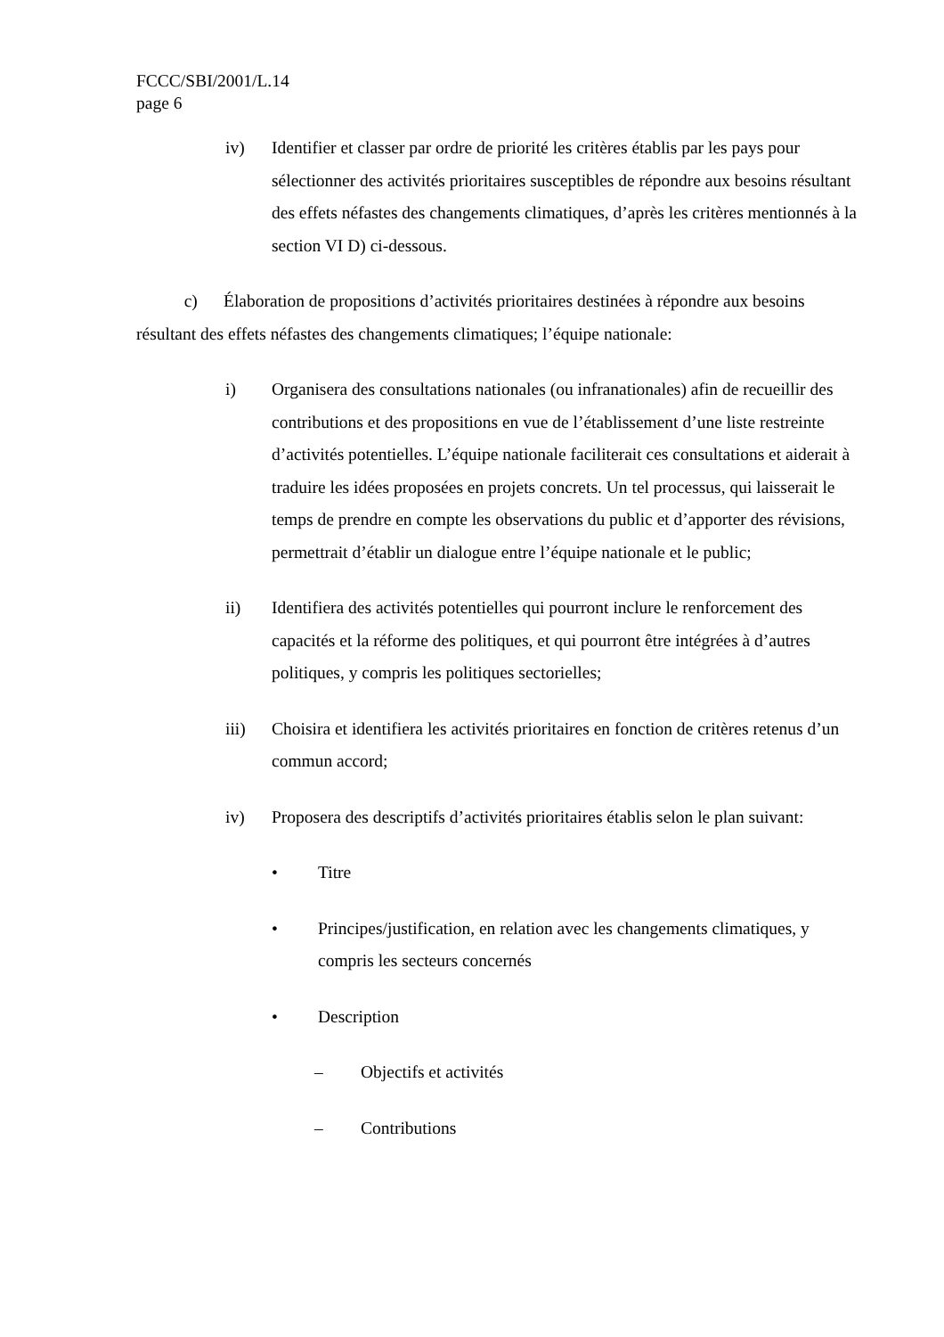FCCC/SBI/2001/L.14
page 6
iv) Identifier et classer par ordre de priorité les critères établis par les pays pour sélectionner des activités prioritaires susceptibles de répondre aux besoins résultant des effets néfastes des changements climatiques, d’après les critères mentionnés à la section VI D) ci-dessous.
c) Élaboration de propositions d’activités prioritaires destinées à répondre aux besoins résultant des effets néfastes des changements climatiques; l’équipe nationale:
i) Organisera des consultations nationales (ou infranationales) afin de recueillir des contributions et des propositions en vue de l’établissement d’une liste restreinte d’activités potentielles. L’équipe nationale faciliterait ces consultations et aiderait à traduire les idées proposées en projets concrets. Un tel processus, qui laisserait le temps de prendre en compte les observations du public et d’apporter des révisions, permettrait d’établir un dialogue entre l’équipe nationale et le public;
ii) Identifiera des activités potentielles qui pourront inclure le renforcement des capacités et la réforme des politiques, et qui pourront être intégrées à d’autres politiques, y compris les politiques sectorielles;
iii) Choisira et identifiera les activités prioritaires en fonction de critères retenus d’un commun accord;
iv) Proposera des descriptifs d’activités prioritaires établis selon le plan suivant:
• Titre
• Principes/justification, en relation avec les changements climatiques, y compris les secteurs concernés
• Description
– Objectifs et activités
– Contributions